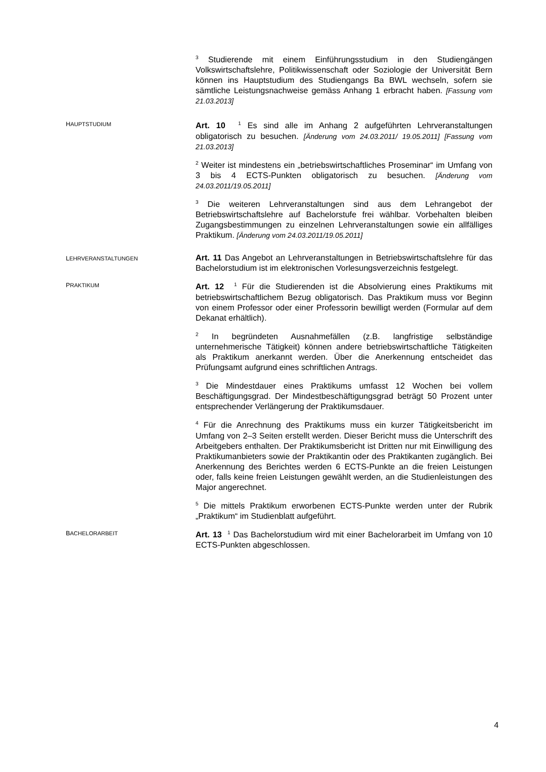<sup>3</sup> Studierende mit einem Einführungsstudium in den Studiengängen Volkswirtschaftslehre, Politikwissenschaft oder Soziologie der Universität Bern können ins Hauptstudium des Studiengangs Ba BWL wechseln, sofern sie sämtliche Leistungsnachweise gemäss Anhang 1 erbracht haben. [Fassung vom 21.03.2013]
HAUPTSTUDIUM
Art. 10 <sup>1</sup> Es sind alle im Anhang 2 aufgeführten Lehrveranstaltungen obligatorisch zu besuchen. [Änderung vom 24.03.2011/ 19.05.2011] [Fassung vom 21.03.2013]
<sup>2</sup> Weiter ist mindestens ein „betriebswirtschaftliches Proseminar“ im Umfang von 3 bis 4 ECTS-Punkten obligatorisch zu besuchen. [Änderung vom 24.03.2011/19.05.2011]
<sup>3</sup> Die weiteren Lehrveranstaltungen sind aus dem Lehrangebot der Betriebswirtschaftslehre auf Bachelorstufe frei wählbar. Vorbehalten bleiben Zugangsbestimmungen zu einzelnen Lehrveranstaltungen sowie ein allfälliges Praktikum. [Änderung vom 24.03.2011/19.05.2011]
LEHRVERANSTALTUNGEN
Art. 11 Das Angebot an Lehrveranstaltungen in Betriebswirtschaftslehre für das Bachelorstudium ist im elektronischen Vorlesungsverzeichnis festgelegt.
PRAKTIKUM
Art. 12 <sup>1</sup> Für die Studierenden ist die Absolvierung eines Praktikums mit betriebswirtschaftlichem Bezug obligatorisch. Das Praktikum muss vor Beginn von einem Professor oder einer Professorin bewilligt werden (Formular auf dem Dekanat erhältlich).
<sup>2</sup> In begründeten Ausnahmefällen (z.B. langfristige selbständige unternehmerische Tätigkeit) können andere betriebswirtschaftliche Tätigkeiten als Praktikum anerkannt werden. Über die Anerkennung entscheidet das Prüfungsamt aufgrund eines schriftlichen Antrags.
<sup>3</sup> Die Mindestdauer eines Praktikums umfasst 12 Wochen bei vollem Beschäftigungsgrad. Der Mindestbeschäftigungsgrad beträgt 50 Prozent unter entsprechender Verlängerung der Praktikumsdauer.
<sup>4</sup> Für die Anrechnung des Praktikums muss ein kurzer Tätigkeitsbericht im Umfang von 2–3 Seiten erstellt werden. Dieser Bericht muss die Unterschrift des Arbeitgebers enthalten. Der Praktikumsbericht ist Dritten nur mit Einwilligung des Praktikumanbieters sowie der Praktikantin oder des Praktikanten zugänglich. Bei Anerkennung des Berichtes werden 6 ECTS-Punkte an die freien Leistungen oder, falls keine freien Leistungen gewählt werden, an die Studienleistungen des Major angerechnet.
<sup>5</sup> Die mittels Praktikum erworbenen ECTS-Punkte werden unter der Rubrik „Praktikum“ im Studienblatt aufgeführt.
BACHELORARBEIT
Art. 13 <sup>1</sup> Das Bachelorstudium wird mit einer Bachelorarbeit im Umfang von 10 ECTS-Punkten abgeschlossen.
4